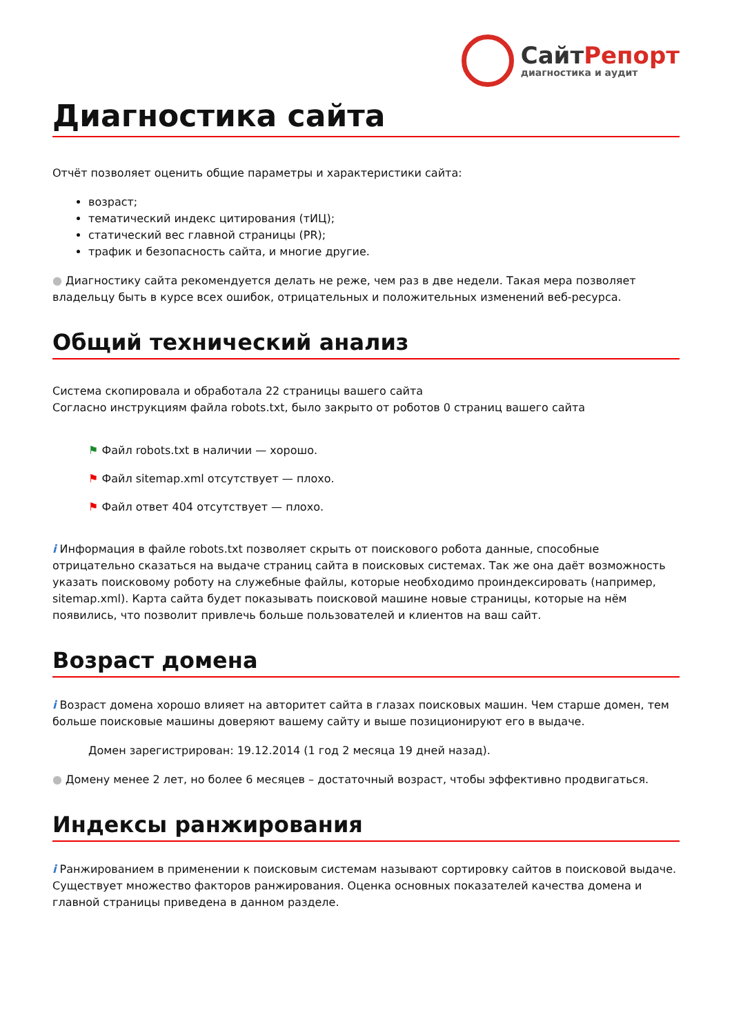СайтРепорт
диагностика и аудит
Диагностика сайта
Отчёт позволяет оценить общие параметры и характеристики сайта:
возраст;
тематический индекс цитирования (тИЦ);
статический вес главной страницы (PR);
трафик и безопасность сайта, и многие другие.
● Диагностику сайта рекомендуется делать не реже, чем раз в две недели. Такая мера позволяет владельцу быть в курсе всех ошибок, отрицательных и положительных изменений веб-ресурса.
Общий технический анализ
Система скопировала и обработала 22 страницы вашего сайта
Согласно инструкциям файла robots.txt, было закрыто от роботов 0 страниц вашего сайта
⚑ Файл robots.txt в наличии — хорошо.
⚑ Файл sitemap.xml отсутствует — плохо.
⚑ Файл ответ 404 отсутствует — плохо.
i Информация в файле robots.txt позволяет скрыть от поискового робота данные, способные отрицательно сказаться на выдаче страниц сайта в поисковых системах. Так же она даёт возможность указать поисковому роботу на служебные файлы, которые необходимо проиндексировать (например, sitemap.xml). Карта сайта будет показывать поисковой машине новые страницы, которые на нём появились, что позволит привлечь больше пользователей и клиентов на ваш сайт.
Возраст домена
i Возраст домена хорошо влияет на авторитет сайта в глазах поисковых машин. Чем старше домен, тем больше поисковые машины доверяют вашему сайту и выше позиционируют его в выдаче.
Домен зарегистрирован: 19.12.2014 (1 год 2 месяца 19 дней назад).
● Домену менее 2 лет, но более 6 месяцев – достаточный возраст, чтобы эффективно продвигаться.
Индексы ранжирования
i Ранжированием в применении к поисковым системам называют сортировку сайтов в поисковой выдаче. Существует множество факторов ранжирования. Оценка основных показателей качества домена и главной страницы приведена в данном разделе.